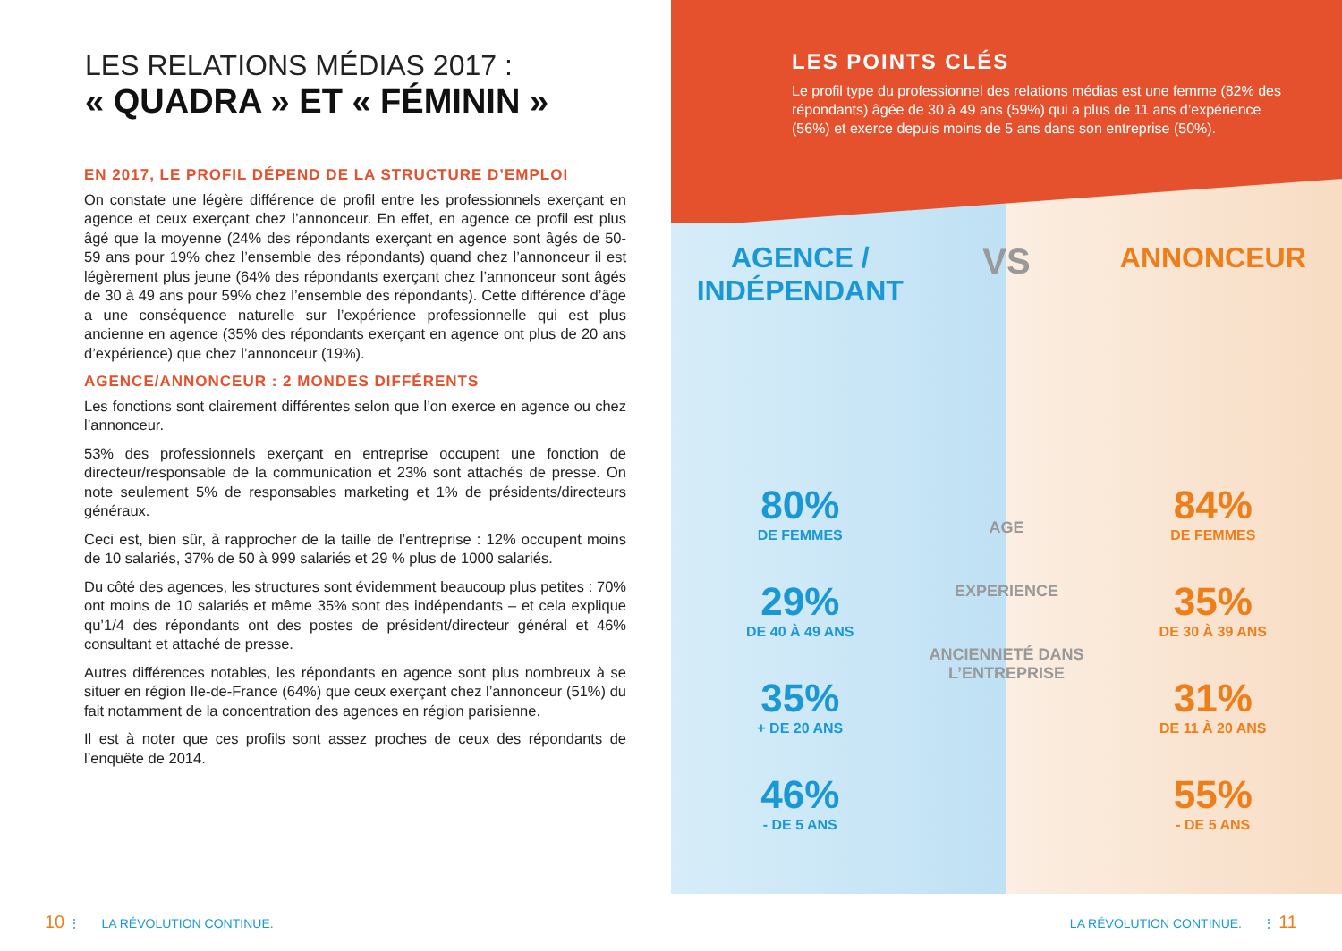LES RELATIONS MÉDIAS 2017 :
« QUADRA » ET « FÉMININ »
EN 2017, LE PROFIL DÉPEND DE LA STRUCTURE D’EMPLOI
On constate une légère différence de profil entre les professionnels exerçant en agence et ceux exerçant chez l’annonceur. En effet, en agence ce profil est plus âgé que la moyenne (24% des répondants exerçant en agence sont âgés de 50-59 ans pour 19% chez l’ensemble des répondants) quand chez l’annonceur il est légèrement plus jeune (64% des répondants exerçant chez l’annonceur sont âgés de 30 à 49 ans pour 59% chez l’ensemble des répondants). Cette différence d’âge a une conséquence naturelle sur l’expérience professionnelle qui est plus ancienne en agence (35% des répondants exerçant en agence ont plus de 20 ans d’expérience) que chez l’annonceur (19%).
AGENCE/ANNONCEUR : 2 MONDES DIFFÉRENTS
Les fonctions sont clairement différentes selon que l’on exerce en agence ou chez l’annonceur.
53% des professionnels exerçant en entreprise occupent une fonction de directeur/responsable de la communication et 23% sont attachés de presse. On note seulement 5% de responsables marketing et 1% de présidents/directeurs généraux.
Ceci est, bien sûr, à rapprocher de la taille de l’entreprise : 12% occupent moins de 10 salariés, 37% de 50 à 999 salariés et 29 % plus de 1000 salariés.
Du côté des agences, les structures sont évidemment beaucoup plus petites : 70% ont moins de 10 salariés et même 35% sont des indépendants – et cela explique qu’1/4 des répondants ont des postes de président/directeur général et 46% consultant et attaché de presse.
Autres différences notables, les répondants en agence sont plus nombreux à se situer en région Ile-de-France (64%) que ceux exerçant chez l’annonceur (51%) du fait notamment de la concentration des agences en région parisienne.
Il est à noter que ces profils sont assez proches de ceux des répondants de l’enquête de 2014.
LES POINTS CLÉS
Le profil type du professionnel des relations médias est une femme (82% des répondants) âgée de 30 à 49 ans (59%) qui a plus de 11 ans d’expérience (56%) et exerce depuis moins de 5 ans dans son entreprise (50%).
AGENCE /
INDÉPENDANT
80%
DE FEMMES
29%
DE 40 À 49 ANS
35%
+ DE 20 ANS
46%
- DE 5 ANS
VS
AGE
EXPERIENCE
ANCIENNETÉ DANS L’ENTREPRISE
ANNONCEUR
84%
DE FEMMES
35%
DE 30 À 39 ANS
31%
DE 11 À 20 ANS
55%
- DE 5 ANS
10 ⋮ LA RÉVOLUTION CONTINUE.
LA RÉVOLUTION CONTINUE. ⋮ 11